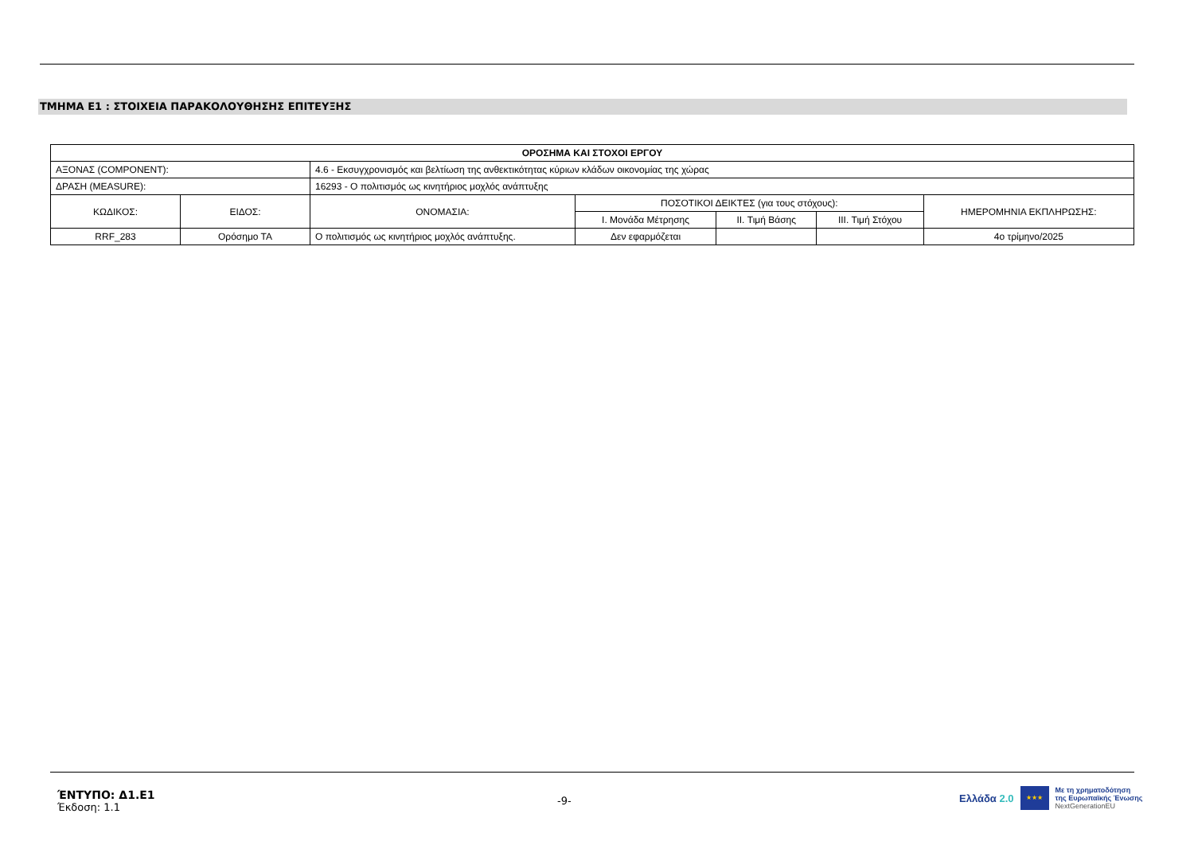ΤΜΗΜΑ Ε1 : ΣΤΟΙΧΕΙΑ ΠΑΡΑΚΟΛΟΥΘΗΣΗΣ ΕΠΙΤΕΥΞΗΣ
| ΟΡΟΣΗΜΑ ΚΑΙ ΣΤΟΧΟΙ ΕΡΓΟΥ | | | | | | |
| --- | --- | --- | --- | --- | --- | --- |
| ΑΞΟΝΑΣ (COMPONENT): | | 4.6 - Εκσυγχρονισμός και βελτίωση της ανθεκτικότητας κύριων κλάδων οικονομίας της χώρας | | | | |
| ΔΡΑΣΗ (MEASURE): | | 16293 - Ο πολιτισμός ως κινητήριος μοχλός ανάπτυξης | | | | |
| ΚΩΔΙΚΟΣ: | ΕΙΔΟΣ: | ΟΝΟΜΑΣΙΑ: | ΠΟΣΟΤΙΚΟΙ ΔΕΙΚΤΕΣ (για τους στόχους): | | | ΗΜΕΡΟΜΗΝΙΑ ΕΚΠΛΗΡΩΣΗΣ: |
| | | | I. Μονάδα Μέτρησης | II. Τιμή Βάσης | III. Τιμή Στόχου | |
| RRF_283 | Ορόσημο ΤΑ | Ο πολιτισμός ως κινητήριος μοχλός ανάπτυξης. | Δεν εφαρμόζεται | | | 4ο τρίμηνο/2025 |
ΈΝΤΥΠΟ: Δ1.Ε1
Έκδοση: 1.1
-9-
Ελλάδα 2.0
★★★
Με τη χρηματοδότηση
της Ευρωπαϊκής Ένωσης
NextGenerationEU